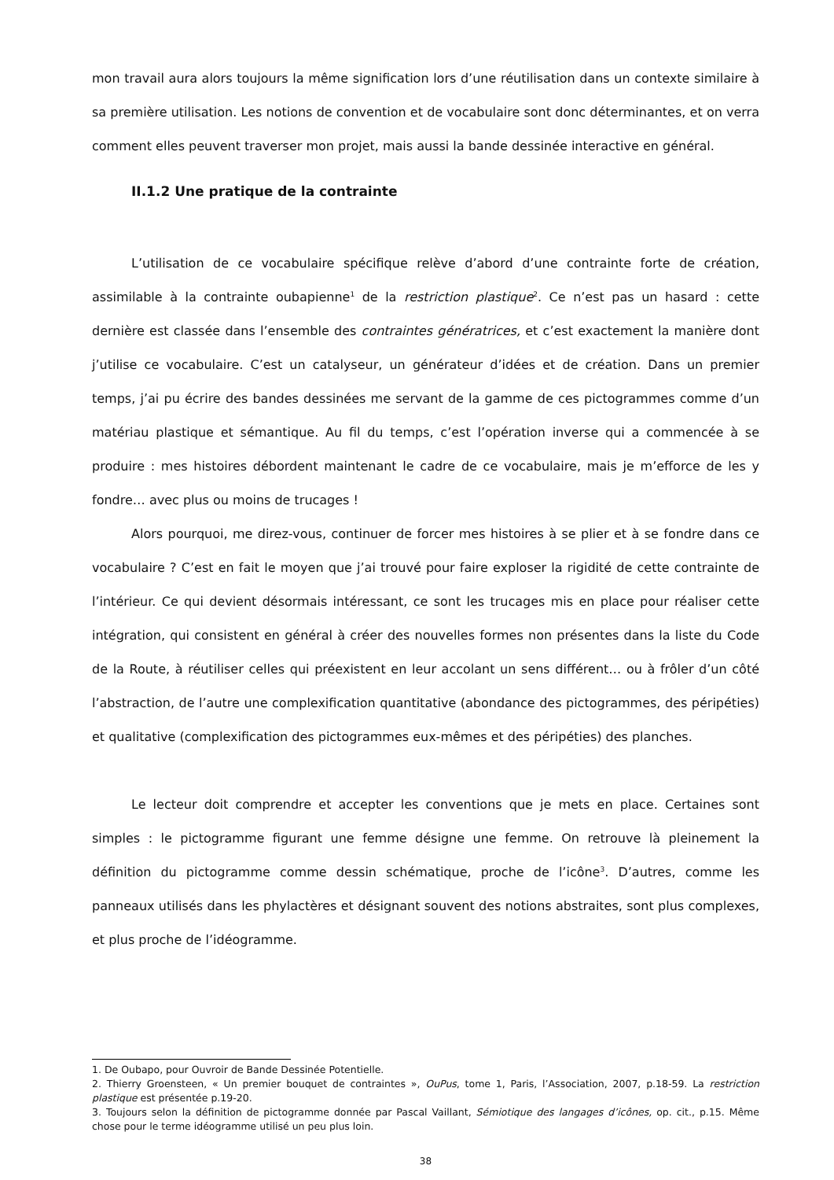mon travail aura alors toujours la même signification lors d’une réutilisation dans un contexte similaire à sa première utilisation. Les notions de convention et de vocabulaire sont donc déterminantes, et on verra comment elles peuvent traverser mon projet, mais aussi la bande dessinée interactive en général.
II.1.2 Une pratique de la contrainte
L’utilisation de ce vocabulaire spécifique relève d’abord d’une contrainte forte de création, assimilable à la contrainte oubapienne<sup>1</sup> de la restriction plastique<sup>2</sup>. Ce n’est pas un hasard : cette dernière est classée dans l’ensemble des contraintes génératrices, et c’est exactement la manière dont j’utilise ce vocabulaire. C’est un catalyseur, un générateur d’idées et de création. Dans un premier temps, j’ai pu écrire des bandes dessinées me servant de la gamme de ces pictogrammes comme d’un matériau plastique et sémantique. Au fil du temps, c’est l’opération inverse qui a commencée à se produire : mes histoires débordent maintenant le cadre de ce vocabulaire, mais je m’efforce de les y fondre… avec plus ou moins de trucages !
Alors pourquoi, me direz-vous, continuer de forcer mes histoires à se plier et à se fondre dans ce vocabulaire ? C’est en fait le moyen que j’ai trouvé pour faire exploser la rigidité de cette contrainte de l’intérieur. Ce qui devient désormais intéressant, ce sont les trucages mis en place pour réaliser cette intégration, qui consistent en général à créer des nouvelles formes non présentes dans la liste du Code de la Route, à réutiliser celles qui préexistent en leur accolant un sens différent… ou à frôler d’un côté l’abstraction, de l’autre une complexification quantitative (abondance des pictogrammes, des péripéties) et qualitative (complexification des pictogrammes eux-mêmes et des péripéties) des planches.
Le lecteur doit comprendre et accepter les conventions que je mets en place. Certaines sont simples : le pictogramme figurant une femme désigne une femme. On retrouve là pleinement la définition du pictogramme comme dessin schématique, proche de l’icône<sup>3</sup>. D’autres, comme les panneaux utilisés dans les phylactères et désignant souvent des notions abstraites, sont plus complexes, et plus proche de l’idéogramme.
1. De Oubapo, pour Ouvroir de Bande Dessinée Potentielle.
2. Thierry Groensteen, « Un premier bouquet de contraintes », OuPus, tome 1, Paris, l’Association, 2007, p.18-59. La restriction plastique est présentée p.19-20.
3. Toujours selon la définition de pictogramme donnée par Pascal Vaillant, Sémiotique des langages d’icônes, op. cit., p.15. Même chose pour le terme idéogramme utilisé un peu plus loin.
38